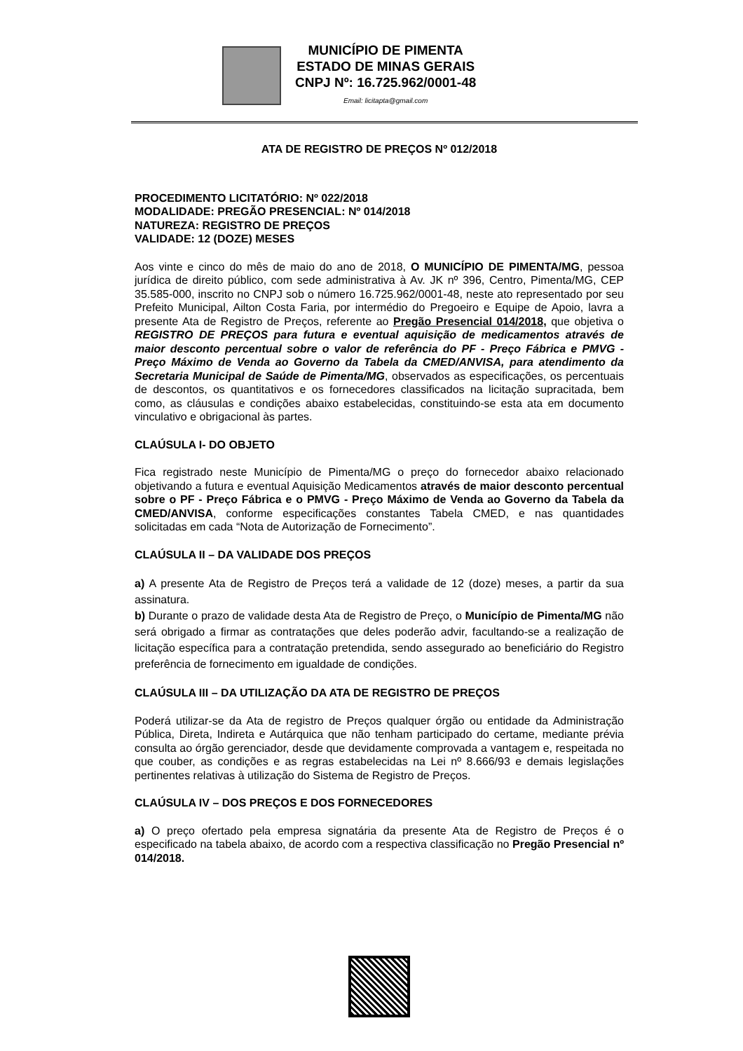MUNICÍPIO DE PIMENTA
ESTADO DE MINAS GERAIS
CNPJ Nº: 16.725.962/0001-48
Email: licitapta@gmail.com
ATA DE REGISTRO DE PREÇOS Nº 012/2018
PROCEDIMENTO LICITATÓRIO: Nº 022/2018
MODALIDADE: PREGÃO PRESENCIAL: Nº 014/2018
NATUREZA: REGISTRO DE PREÇOS
VALIDADE: 12 (DOZE) MESES
Aos vinte e cinco do mês de maio do ano de 2018, O MUNICÍPIO DE PIMENTA/MG, pessoa jurídica de direito público, com sede administrativa à Av. JK nº 396, Centro, Pimenta/MG, CEP 35.585-000, inscrito no CNPJ sob o número 16.725.962/0001-48, neste ato representado por seu Prefeito Municipal, Ailton Costa Faria, por intermédio do Pregoeiro e Equipe de Apoio, lavra a presente Ata de Registro de Preços, referente ao Pregão Presencial 014/2018, que objetiva o REGISTRO DE PREÇOS para futura e eventual aquisição de medicamentos através de maior desconto percentual sobre o valor de referência do PF - Preço Fábrica e PMVG - Preço Máximo de Venda ao Governo da Tabela da CMED/ANVISA, para atendimento da Secretaria Municipal de Saúde de Pimenta/MG, observados as especificações, os percentuais de descontos, os quantitativos e os fornecedores classificados na licitação supracitada, bem como, as cláusulas e condições abaixo estabelecidas, constituindo-se esta ata em documento vinculativo e obrigacional às partes.
CLAÚSULA I- DO OBJETO
Fica registrado neste Município de Pimenta/MG o preço do fornecedor abaixo relacionado objetivando a futura e eventual Aquisição Medicamentos através de maior desconto percentual sobre o PF - Preço Fábrica e o PMVG - Preço Máximo de Venda ao Governo da Tabela da CMED/ANVISA, conforme especificações constantes Tabela CMED, e nas quantidades solicitadas em cada “Nota de Autorização de Fornecimento”.
CLAÚSULA II – DA VALIDADE DOS PREÇOS
a) A presente Ata de Registro de Preços terá a validade de 12 (doze) meses, a partir da sua assinatura.
b) Durante o prazo de validade desta Ata de Registro de Preço, o Município de Pimenta/MG não será obrigado a firmar as contratações que deles poderão advir, facultando-se a realização de licitação específica para a contratação pretendida, sendo assegurado ao beneficiário do Registro preferência de fornecimento em igualdade de condições.
CLAÚSULA III – DA UTILIZAÇÃO DA ATA DE REGISTRO DE PREÇOS
Poderá utilizar-se da Ata de registro de Preços qualquer órgão ou entidade da Administração Pública, Direta, Indireta e Autárquica que não tenham participado do certame, mediante prévia consulta ao órgão gerenciador, desde que devidamente comprovada a vantagem e, respeitada no que couber, as condições e as regras estabelecidas na Lei nº 8.666/93 e demais legislações pertinentes relativas à utilização do Sistema de Registro de Preços.
CLAÚSULA IV – DOS PREÇOS E DOS FORNECEDORES
a) O preço ofertado pela empresa signatária da presente Ata de Registro de Preços é o especificado na tabela abaixo, de acordo com a respectiva classificação no Pregão Presencial nº 014/2018.